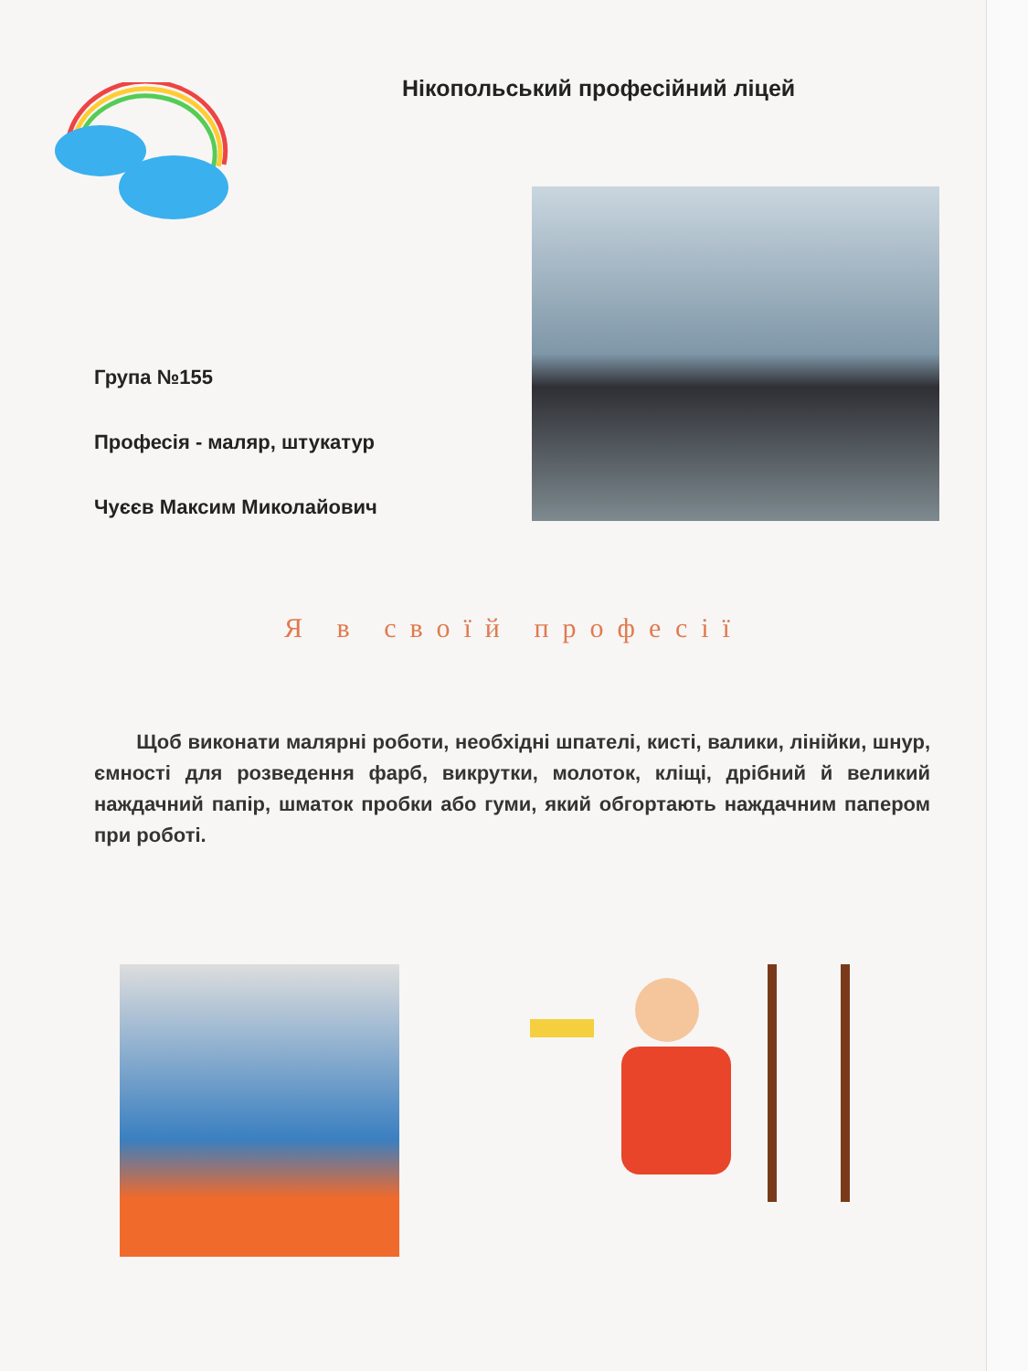Нікопольський професійний ліцей
Група №155
Професія - маляр, штукатур
Чуєєв Максим Миколайович
Я в своїй професії
Щоб виконати малярні роботи, необхідні шпателі, кисті, валики, лінійки, шнур, ємності для розведення фарб, викрутки, молоток, кліщі, дрібний й великий наждачний папір, шматок пробки або гуми, який обгортають наждачним папером при роботі.